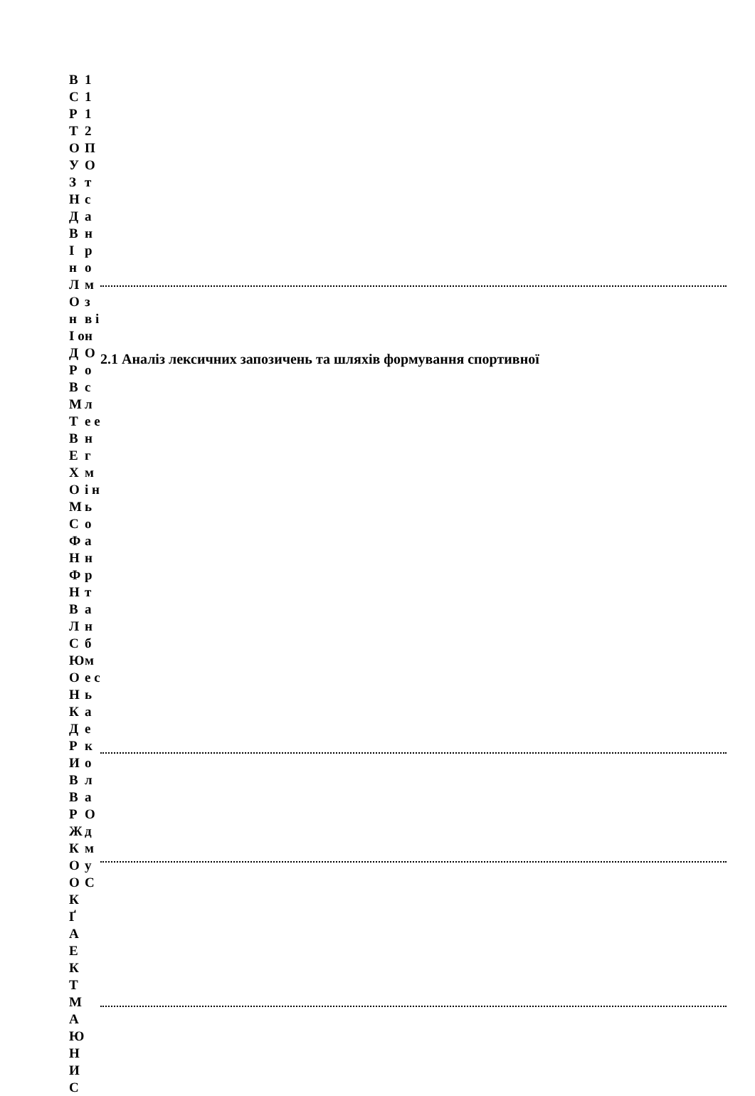В С Р Т О У З Н Д В І н Л О н І о Д Р В М Т В Е Х О М С Ф Н Ф Н В Л С Ю О Н К Д Р И В В Р Ж К О О К Ґ А Е К Т М А Ю Н И С
1 1 1 2 П О т с а н р о м з в і н О о с л е е н г м і н ь о а н р т а н б м е с ь а е к о л а О д м у С
2.1 Аналіз лексичних запозичень та шляхів формування спортивної